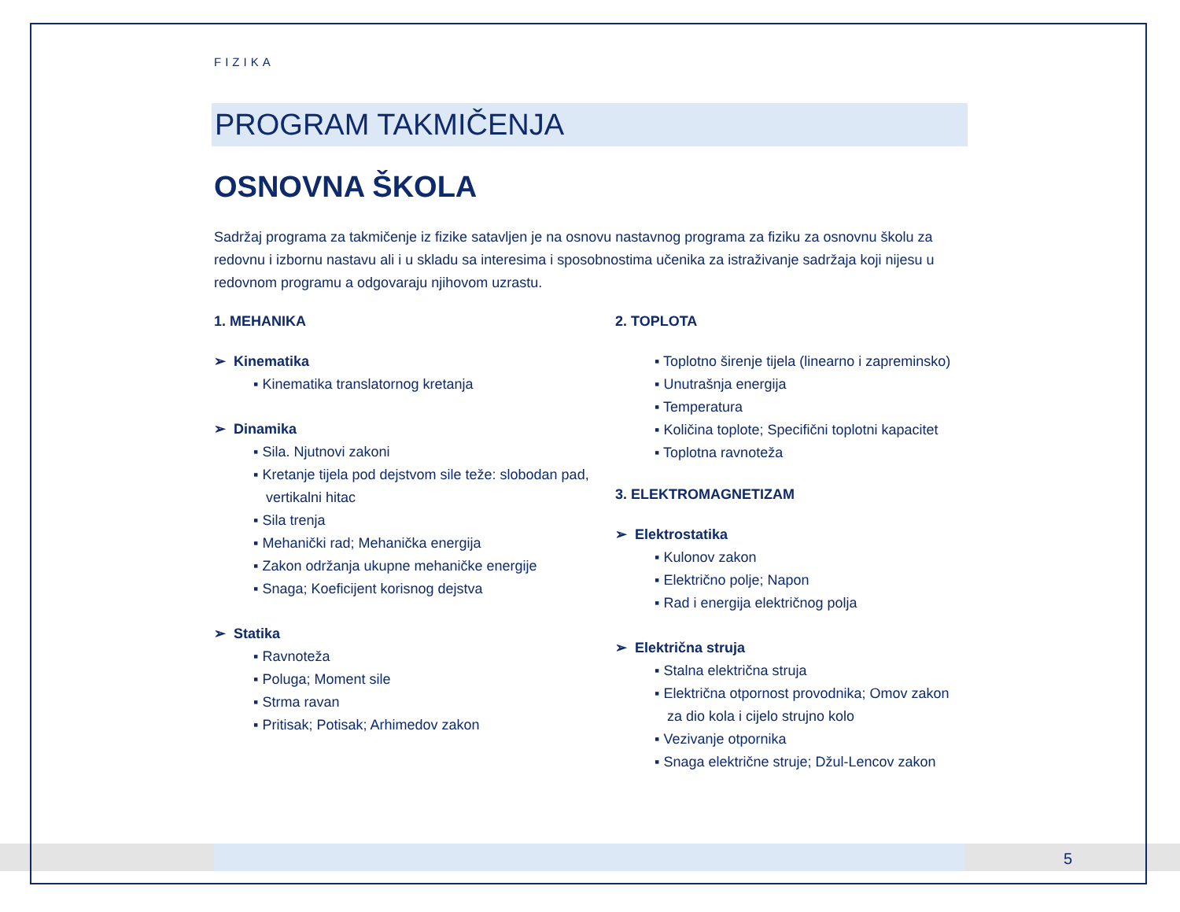FIZIKA
PROGRAM TAKMIČENJA
OSNOVNA ŠKOLA
Sadržaj programa za takmičenje iz fizike satavljen je na osnovu nastavnog programa za fiziku za osnovnu školu za redovnu i izbornu nastavu ali i u skladu sa interesima i sposobnostima učenika za istraživanje sadržaja koji nijesu u redovnom programu a odgovaraju njihovom uzrastu.
1. MEHANIKA
➢ Kinematika
▪ Kinematika translatornog kretanja
➢ Dinamika
▪ Sila. Njutnovi zakoni
▪ Kretanje tijela pod dejstvom sile teže: slobodan pad, vertikalni hitac
▪ Sila trenja
▪ Mehanički rad; Mehanička energija
▪ Zakon održanja ukupne mehaničke energije
▪ Snaga; Koeficijent korisnog dejstva
➢ Statika
▪ Ravnoteža
▪ Poluga; Moment sile
▪ Strma ravan
▪ Pritisak; Potisak; Arhimedov zakon
2. TOPLOTA
▪ Toplotno širenje tijela (linearno i zapreminsko)
▪ Unutrašnja energija
▪ Temperatura
▪ Količina toplote; Specifični toplotni kapacitet
▪ Toplotna ravnoteža
3. ELEKTROMAGNETIZAM
➢ Elektrostatika
▪ Kulonov zakon
▪ Električno polje; Napon
▪ Rad i energija električnog polja
➢ Električna struja
▪ Stalna električna struja
▪ Električna otpornost provodnika; Omov zakon za dio kola i cijelo strujno kolo
▪ Vezivanje otpornika
▪ Snaga električne struje; Džul-Lencov zakon
5